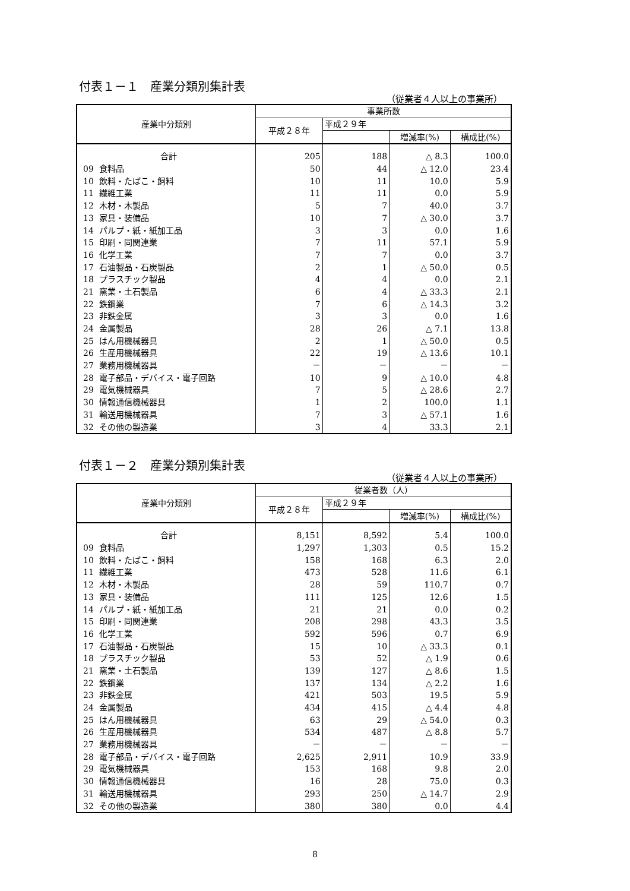付表１－１　産業分類別集計表
（従業者４人以上の事業所）
| 産業中分類別 | 事業所数 | | | |
| --- | --- | --- | --- | --- |
| | 平成２８年 | 平成２９年 | | |
| | | | 増減率(%) | 構成比(%) |
| 合計 | 205 | 188 | △ 8.3 | 100.0 |
| 09 食料品 | 50 | 44 | △ 12.0 | 23.4 |
| 10 飲料・たばこ・飼料 | 10 | 11 | 10.0 | 5.9 |
| 11 繊維工業 | 11 | 11 | 0.0 | 5.9 |
| 12 木材・木製品 | 5 | 7 | 40.0 | 3.7 |
| 13 家具・装備品 | 10 | 7 | △ 30.0 | 3.7 |
| 14 パルプ・紙・紙加工品 | 3 | 3 | 0.0 | 1.6 |
| 15 印刷・同関連業 | 7 | 11 | 57.1 | 5.9 |
| 16 化学工業 | 7 | 7 | 0.0 | 3.7 |
| 17 石油製品・石炭製品 | 2 | 1 | △ 50.0 | 0.5 |
| 18 プラスチック製品 | 4 | 4 | 0.0 | 2.1 |
| 21 窯業・土石製品 | 6 | 4 | △ 33.3 | 2.1 |
| 22 鉄鋼業 | 7 | 6 | △ 14.3 | 3.2 |
| 23 非鉄金属 | 3 | 3 | 0.0 | 1.6 |
| 24 金属製品 | 28 | 26 | △ 7.1 | 13.8 |
| 25 はん用機械器具 | 2 | 1 | △ 50.0 | 0.5 |
| 26 生産用機械器具 | 22 | 19 | △ 13.6 | 10.1 |
| 27 業務用機械器具 | － | － | － | － |
| 28 電子部品・デバイス・電子回路 | 10 | 9 | △ 10.0 | 4.8 |
| 29 電気機械器具 | 7 | 5 | △ 28.6 | 2.7 |
| 30 情報通信機械器具 | 1 | 2 | 100.0 | 1.1 |
| 31 輸送用機械器具 | 7 | 3 | △ 57.1 | 1.6 |
| 32 その他の製造業 | 3 | 4 | 33.3 | 2.1 |
付表１－２　産業分類別集計表
（従業者４人以上の事業所）
| 産業中分類別 | 従業者数（人） | | | |
| --- | --- | --- | --- | --- |
| | 平成２８年 | 平成２９年 | | |
| | | | 増減率(%) | 構成比(%) |
| 合計 | 8,151 | 8,592 | 5.4 | 100.0 |
| 09 食料品 | 1,297 | 1,303 | 0.5 | 15.2 |
| 10 飲料・たばこ・飼料 | 158 | 168 | 6.3 | 2.0 |
| 11 繊維工業 | 473 | 528 | 11.6 | 6.1 |
| 12 木材・木製品 | 28 | 59 | 110.7 | 0.7 |
| 13 家具・装備品 | 111 | 125 | 12.6 | 1.5 |
| 14 パルプ・紙・紙加工品 | 21 | 21 | 0.0 | 0.2 |
| 15 印刷・同関連業 | 208 | 298 | 43.3 | 3.5 |
| 16 化学工業 | 592 | 596 | 0.7 | 6.9 |
| 17 石油製品・石炭製品 | 15 | 10 | △ 33.3 | 0.1 |
| 18 プラスチック製品 | 53 | 52 | △ 1.9 | 0.6 |
| 21 窯業・土石製品 | 139 | 127 | △ 8.6 | 1.5 |
| 22 鉄鋼業 | 137 | 134 | △ 2.2 | 1.6 |
| 23 非鉄金属 | 421 | 503 | 19.5 | 5.9 |
| 24 金属製品 | 434 | 415 | △ 4.4 | 4.8 |
| 25 はん用機械器具 | 63 | 29 | △ 54.0 | 0.3 |
| 26 生産用機械器具 | 534 | 487 | △ 8.8 | 5.7 |
| 27 業務用機械器具 | － | － | － | － |
| 28 電子部品・デバイス・電子回路 | 2,625 | 2,911 | 10.9 | 33.9 |
| 29 電気機械器具 | 153 | 168 | 9.8 | 2.0 |
| 30 情報通信機械器具 | 16 | 28 | 75.0 | 0.3 |
| 31 輸送用機械器具 | 293 | 250 | △ 14.7 | 2.9 |
| 32 その他の製造業 | 380 | 380 | 0.0 | 4.4 |
8